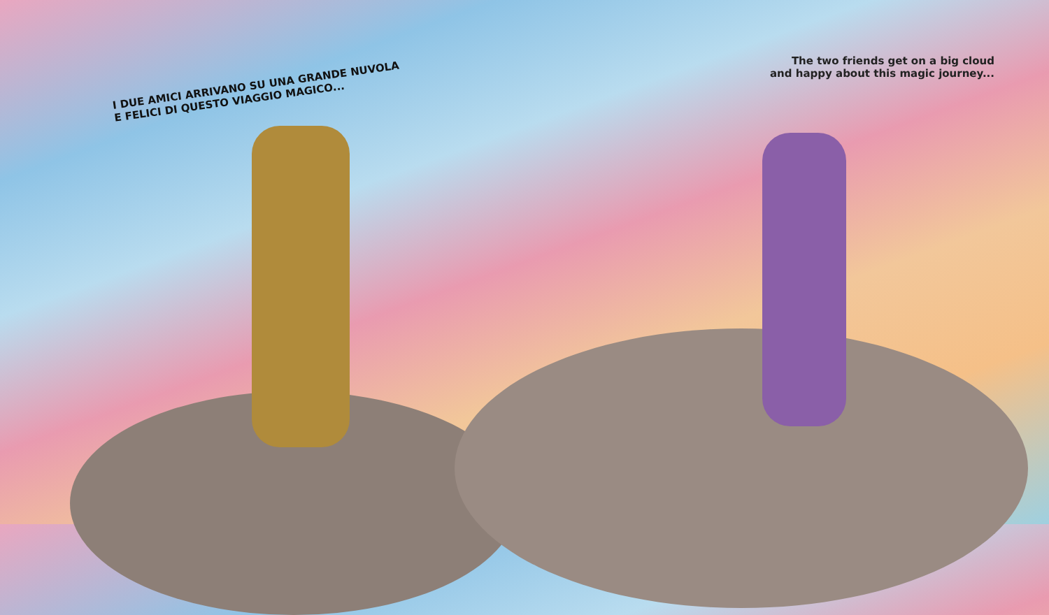I DUE AMICI ARRIVANO SU UNA GRANDE NUVOLA
E FELICI DI QUESTO VIAGGIO MAGICO...
The two friends get on a big cloud
and happy about this magic journey...